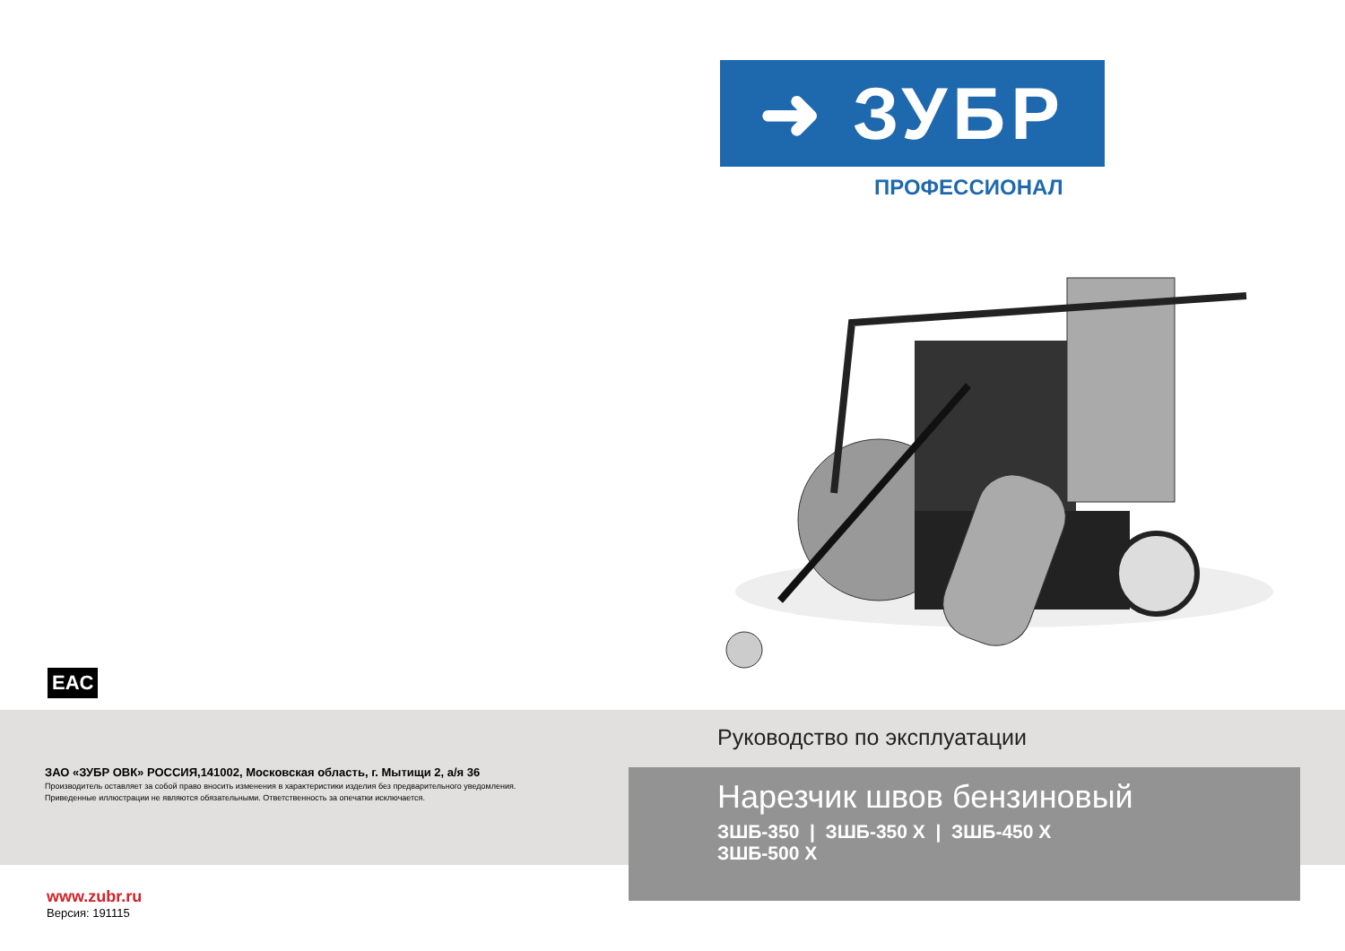➜ ЗУБР
ПРОФЕССИОНАЛ
EAC
ЗАО «ЗУБР ОВК» РОССИЯ,141002, Московская область, г. Мытищи 2, а/я 36
Производитель оставляет за собой право вносить изменения в характеристики изделия без предварительного уведомления.
Приведенные иллюстрации не являются обязательными. Ответственность за опечатки исключается.
Руководство по эксплуатации
Нарезчик швов бензиновый
ЗШБ-350 | ЗШБ-350 Х | ЗШБ-450 Х
ЗШБ-500 Х
www.zubr.ru
Версия: 191115